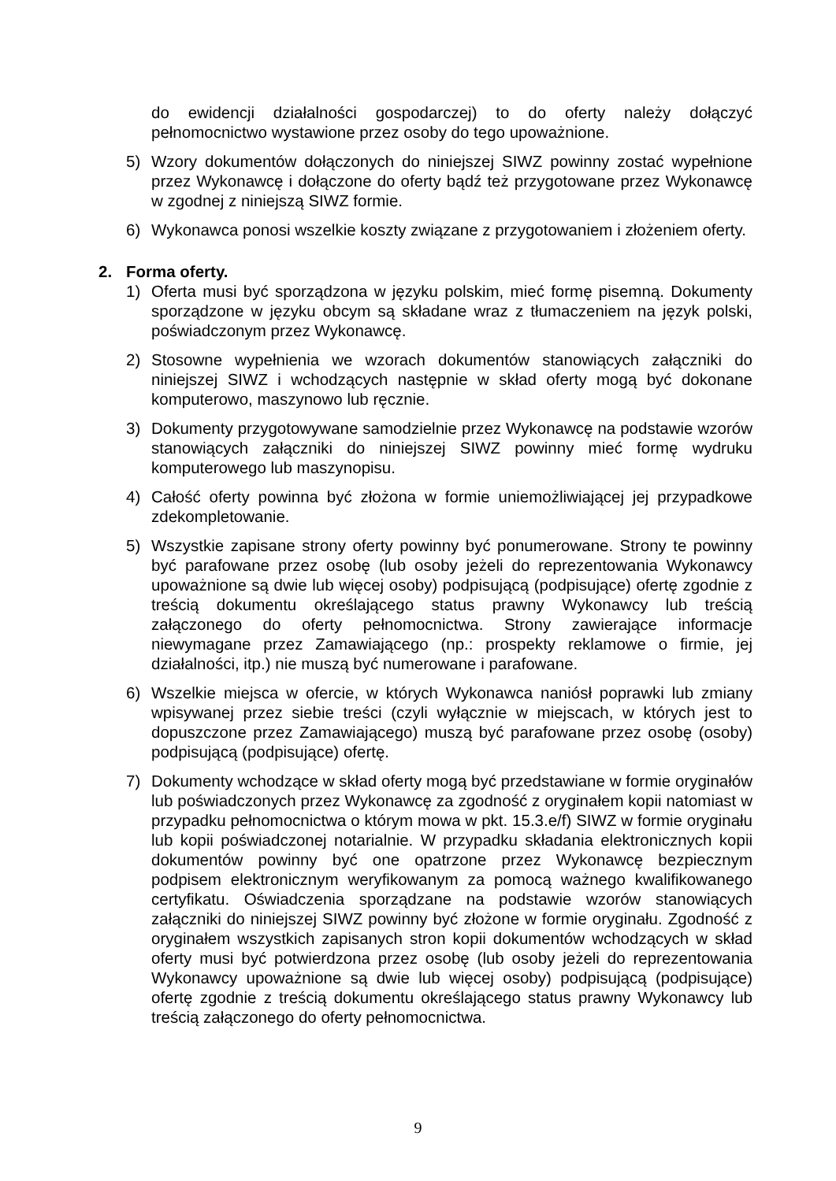do ewidencji działalności gospodarczej) to do oferty należy dołączyć pełnomocnictwo wystawione przez osoby do tego upoważnione.
5) Wzory dokumentów dołączonych do niniejszej SIWZ powinny zostać wypełnione przez Wykonawcę i dołączone do oferty bądź też przygotowane przez Wykonawcę w zgodnej z niniejszą SIWZ formie.
6) Wykonawca ponosi wszelkie koszty związane z przygotowaniem i złożeniem oferty.
2. Forma oferty.
1) Oferta musi być sporządzona w języku polskim, mieć formę pisemną. Dokumenty sporządzone w języku obcym są składane wraz z tłumaczeniem na język polski, poświadczonym przez Wykonawcę.
2) Stosowne wypełnienia we wzorach dokumentów stanowiących załączniki do niniejszej SIWZ i wchodzących następnie w skład oferty mogą być dokonane komputerowo, maszynowo lub ręcznie.
3) Dokumenty przygotowywane samodzielnie przez Wykonawcę na podstawie wzorów stanowiących załączniki do niniejszej SIWZ powinny mieć formę wydruku komputerowego lub maszynopisu.
4) Całość oferty powinna być złożona w formie uniemożliwiającej jej przypadkowe zdekompletowanie.
5) Wszystkie zapisane strony oferty powinny być ponumerowane. Strony te powinny być parafowane przez osobę (lub osoby jeżeli do reprezentowania Wykonawcy upoważnione są dwie lub więcej osoby) podpisującą (podpisujące) ofertę zgodnie z treścią dokumentu określającego status prawny Wykonawcy lub treścią załączonego do oferty pełnomocnictwa. Strony zawierające informacje niewymagane przez Zamawiającego (np.: prospekty reklamowe o firmie, jej działalności, itp.) nie muszą być numerowane i parafowane.
6) Wszelkie miejsca w ofercie, w których Wykonawca naniósł poprawki lub zmiany wpisywanej przez siebie treści (czyli wyłącznie w miejscach, w których jest to dopuszczone przez Zamawiającego) muszą być parafowane przez osobę (osoby) podpisującą (podpisujące) ofertę.
7) Dokumenty wchodzące w skład oferty mogą być przedstawiane w formie oryginałów lub poświadczonych przez Wykonawcę za zgodność z oryginałem kopii natomiast w przypadku pełnomocnictwa o którym mowa w pkt. 15.3.e/f) SIWZ w formie oryginału lub kopii poświadczonej notarialnie. W przypadku składania elektronicznych kopii dokumentów powinny być one opatrzone przez Wykonawcę bezpiecznym podpisem elektronicznym weryfikowanym za pomocą ważnego kwalifikowanego certyfikatu. Oświadczenia sporządzane na podstawie wzorów stanowiących załączniki do niniejszej SIWZ powinny być złożone w formie oryginału. Zgodność z oryginałem wszystkich zapisanych stron kopii dokumentów wchodzących w skład oferty musi być potwierdzona przez osobę (lub osoby jeżeli do reprezentowania Wykonawcy upoważnione są dwie lub więcej osoby) podpisującą (podpisujące) ofertę zgodnie z treścią dokumentu określającego status prawny Wykonawcy lub treścią załączonego do oferty pełnomocnictwa.
9